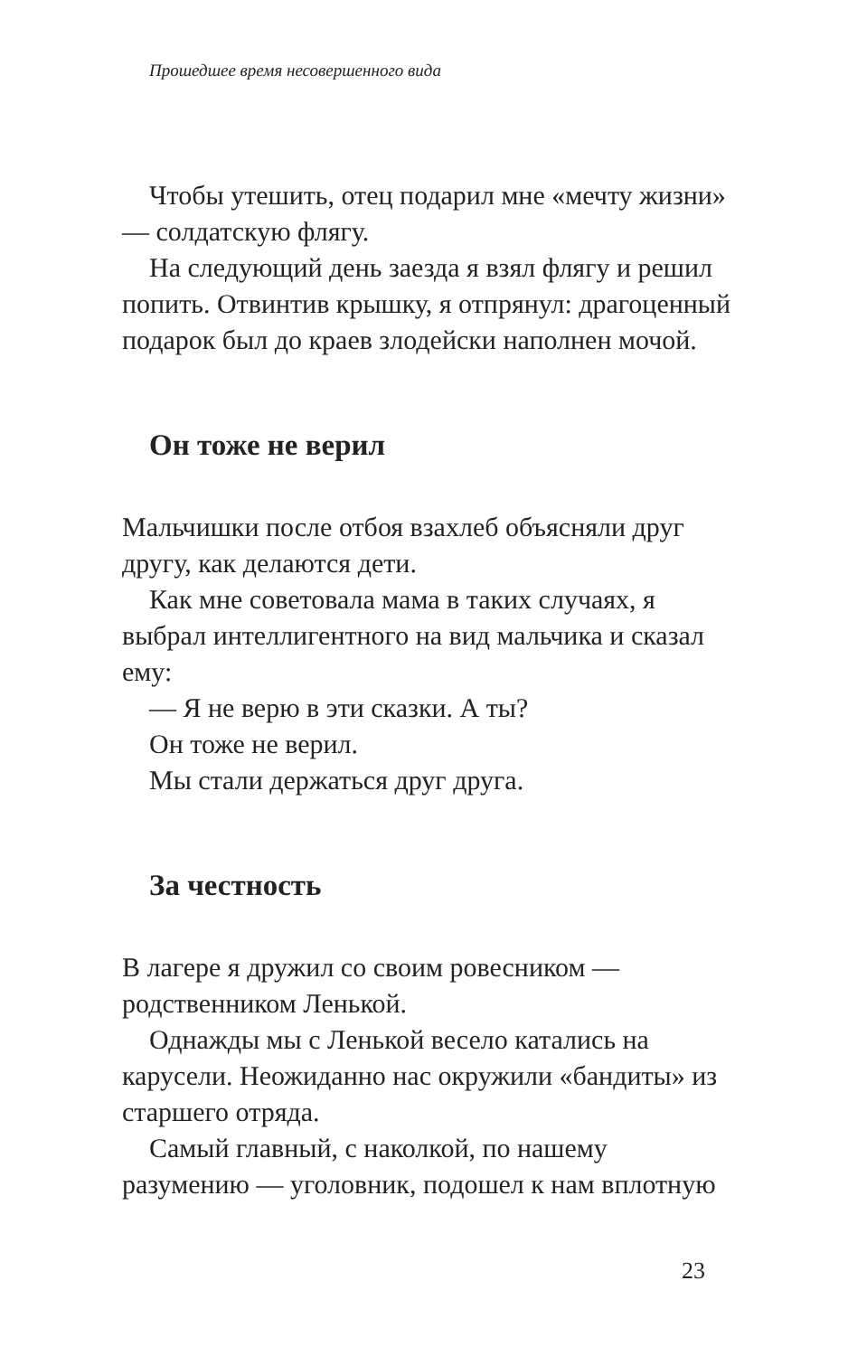Прошедшее время несовершенного вида
Чтобы утешить, отец подарил мне «мечту жизни» — солдатскую флягу.
На следующий день заезда я взял флягу и решил попить. Отвинтив крышку, я отпрянул: драгоценный подарок был до краев злодейски наполнен мочой.
Он тоже не верил
Мальчишки после отбоя взахлеб объясняли друг другу, как делаются дети.
Как мне советовала мама в таких случаях, я выбрал интеллигентного на вид мальчика и сказал ему:
— Я не верю в эти сказки. А ты?
Он тоже не верил.
Мы стали держаться друг друга.
За честность
В лагере я дружил со своим ровесником — родственником Ленькой.
Однажды мы с Ленькой весело катались на карусели. Неожиданно нас окружили «бандиты» из старшего отряда.
Самый главный, с наколкой, по нашему разумению — уголовник, подошел к нам вплотную
23